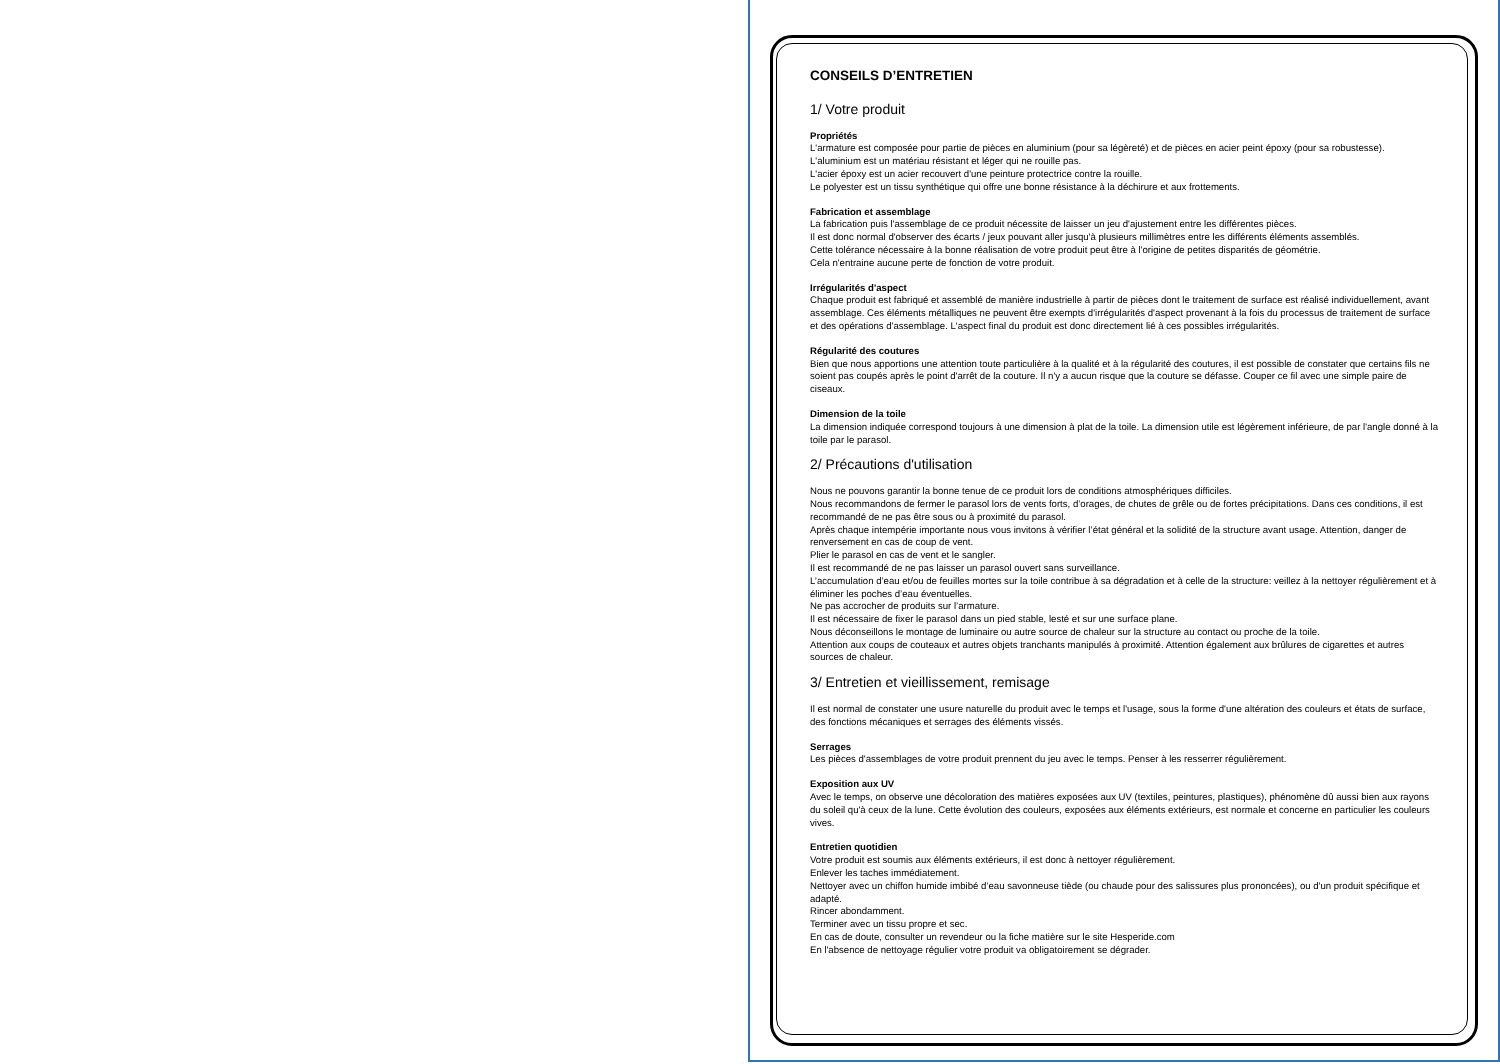CONSEILS D’ENTRETIEN
1/ Votre produit
Propriétés
L'armature est composée pour partie de pièces en aluminium (pour sa légèreté) et de pièces en acier peint époxy (pour sa robustesse).
L'aluminium est un matériau résistant et léger qui ne rouille pas.
L'acier époxy est un acier recouvert d'une peinture protectrice contre la rouille.
Le polyester est un tissu synthétique qui offre une bonne résistance à la déchirure et aux frottements.
Fabrication et assemblage
La fabrication puis l'assemblage de ce produit nécessite de laisser un jeu d'ajustement entre les différentes pièces.
Il est donc normal d'observer des écarts / jeux pouvant aller jusqu'à plusieurs millimètres entre les différents éléments assemblés.
Cette tolérance nécessaire à la bonne réalisation de votre produit peut être à l'origine de petites disparités de géométrie.
Cela n'entraine aucune perte de fonction de votre produit.
Irrégularités d'aspect
Chaque produit est fabriqué et assemblé de manière industrielle à partir de pièces dont le traitement de surface est réalisé individuellement, avant assemblage. Ces éléments métalliques ne peuvent être exempts d'irrégularités d'aspect provenant à la fois du processus de traitement de surface et des opérations d'assemblage. L'aspect final du produit est donc directement lié à ces possibles irrégularités.
Régularité des coutures
Bien que nous apportions une attention toute particulière à la qualité et à la régularité des coutures, il est possible de constater que certains fils ne soient pas coupés après le point d'arrêt de la couture. Il n'y a aucun risque que la couture se défasse. Couper ce fil avec une simple paire de ciseaux.
Dimension de la toile
La dimension indiquée correspond toujours à une dimension à plat de la toile. La dimension utile est légèrement inférieure, de par l'angle donné à la toile par le parasol.
2/ Précautions d'utilisation
Nous ne pouvons garantir la bonne tenue de ce produit lors de conditions atmosphériques difficiles.
Nous recommandons de fermer le parasol lors de vents forts, d’orages, de chutes de grêle ou de fortes précipitations. Dans ces conditions, il est recommandé de ne pas être sous ou à proximité du parasol.
Après chaque intempérie importante nous vous invitons à vérifier l’état général et la solidité de la structure avant usage. Attention, danger de renversement en cas de coup de vent.
Plier le parasol en cas de vent et le sangler.
Il est recommandé de ne pas laisser un parasol ouvert sans surveillance.
L’accumulation d’eau et/ou de feuilles mortes sur la toile contribue à sa dégradation et à celle de la structure: veillez à la nettoyer régulièrement et à éliminer les poches d’eau éventuelles.
Ne pas accrocher de produits sur l’armature.
Il est nécessaire de fixer le parasol dans un pied stable, lesté et sur une surface plane.
Nous déconseillons le montage de luminaire ou autre source de chaleur sur la structure au contact ou proche de la toile.
Attention aux coups de couteaux et autres objets tranchants manipulés à proximité. Attention également aux brûlures de cigarettes et autres sources de chaleur.
3/ Entretien et vieillissement, remisage
Il est normal de constater une usure naturelle du produit avec le temps et l'usage, sous la forme d'une altération des couleurs et états de surface, des fonctions mécaniques et serrages des éléments vissés.
Serrages
Les pièces d'assemblages de votre produit prennent du jeu avec le temps. Penser à les resserrer régulièrement.
Exposition aux UV
Avec le temps, on observe une décoloration des matières exposées aux UV (textiles, peintures, plastiques), phénomène dû aussi bien aux rayons du soleil qu'à ceux de la lune. Cette évolution des couleurs, exposées aux éléments extérieurs, est normale et concerne en particulier les couleurs vives.
Entretien quotidien
Votre produit est soumis aux éléments extérieurs, il est donc à nettoyer régulièrement.
Enlever les taches immédiatement.
Nettoyer avec un chiffon humide imbibé d’eau savonneuse tiède (ou chaude pour des salissures plus prononcées), ou d'un produit spécifique et adapté.
Rincer abondamment.
Terminer avec un tissu propre et sec.
En cas de doute, consulter un revendeur ou la fiche matière sur le site Hesperide.com
En l'absence de nettoyage régulier votre produit va obligatoirement se dégrader.